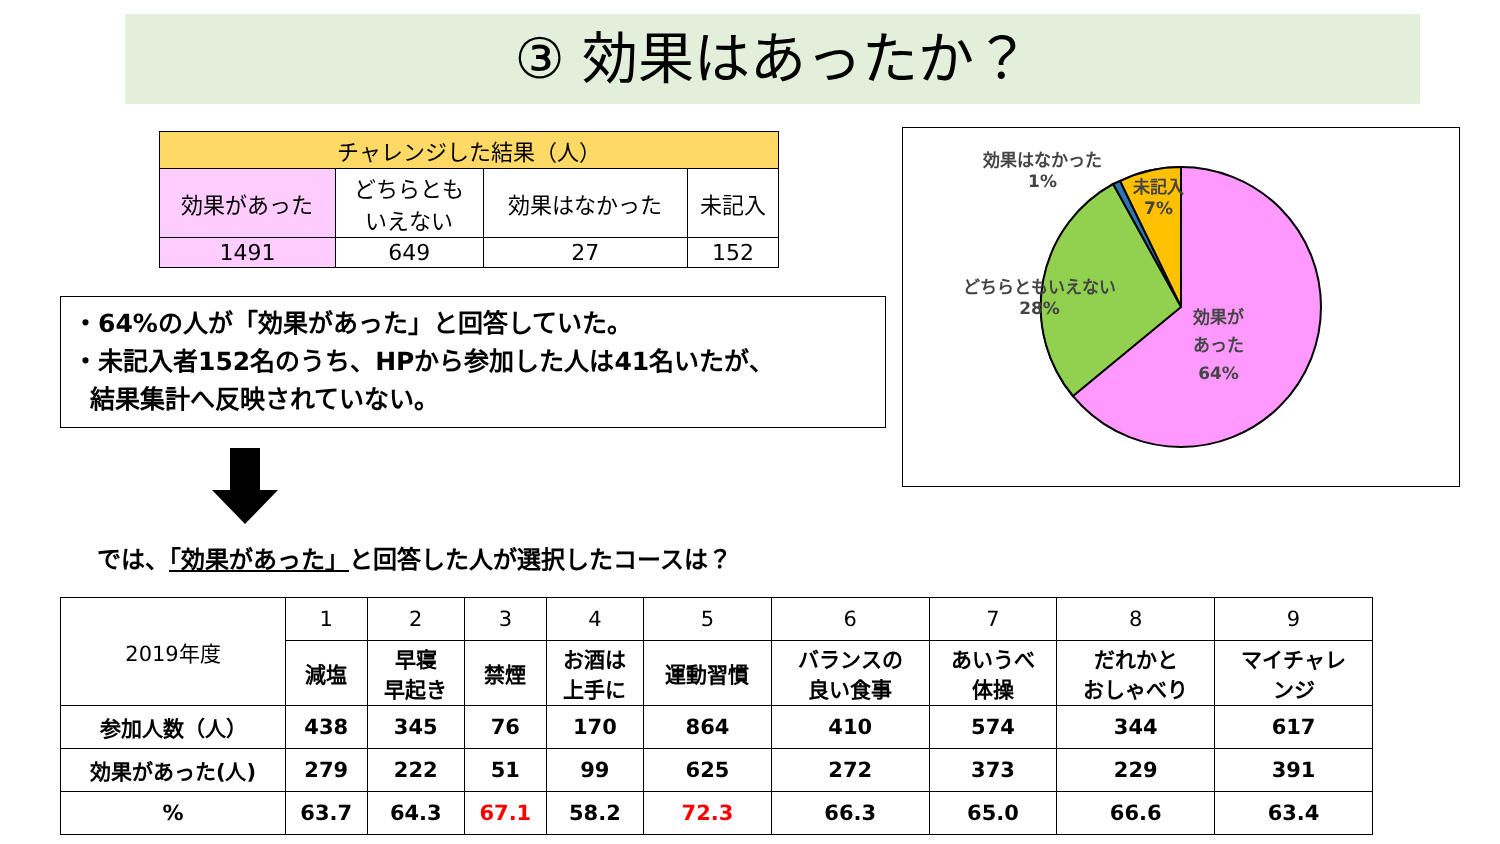③ 効果はあったか？
| チャレンジした結果（人） | | | |
| 効果があった | どちらとも いえない | 効果はなかった | 未記入 |
| 1491 | 649 | 27 | 152 |
・64%の人が「効果があった」と回答していた。
・未記入者152名のうち、HPから参加した人は41名いたが、
結果集計へ反映されていない。
では、「効果があった」と回答した人が選択したコースは？
効果はなかった
1%
未記入
7%
どちらともいえない
28%
効果が
あった
64%
| 2019年度 | 1 | 2 | 3 | 4 | 5 | 6 | 7 | 8 | 9 |
| | 減塩 | 早寝 早起き | 禁煙 | お酒は 上手に | 運動習慣 | バランスの 良い食事 | あいうべ 体操 | だれかと おしゃべり | マイチャレ ンジ |
| 参加人数（人） | 438 | 345 | 76 | 170 | 864 | 410 | 574 | 344 | 617 |
| 効果があった(人) | 279 | 222 | 51 | 99 | 625 | 272 | 373 | 229 | 391 |
| % | 63.7 | 64.3 | 67.1 | 58.2 | 72.3 | 66.3 | 65.0 | 66.6 | 63.4 |